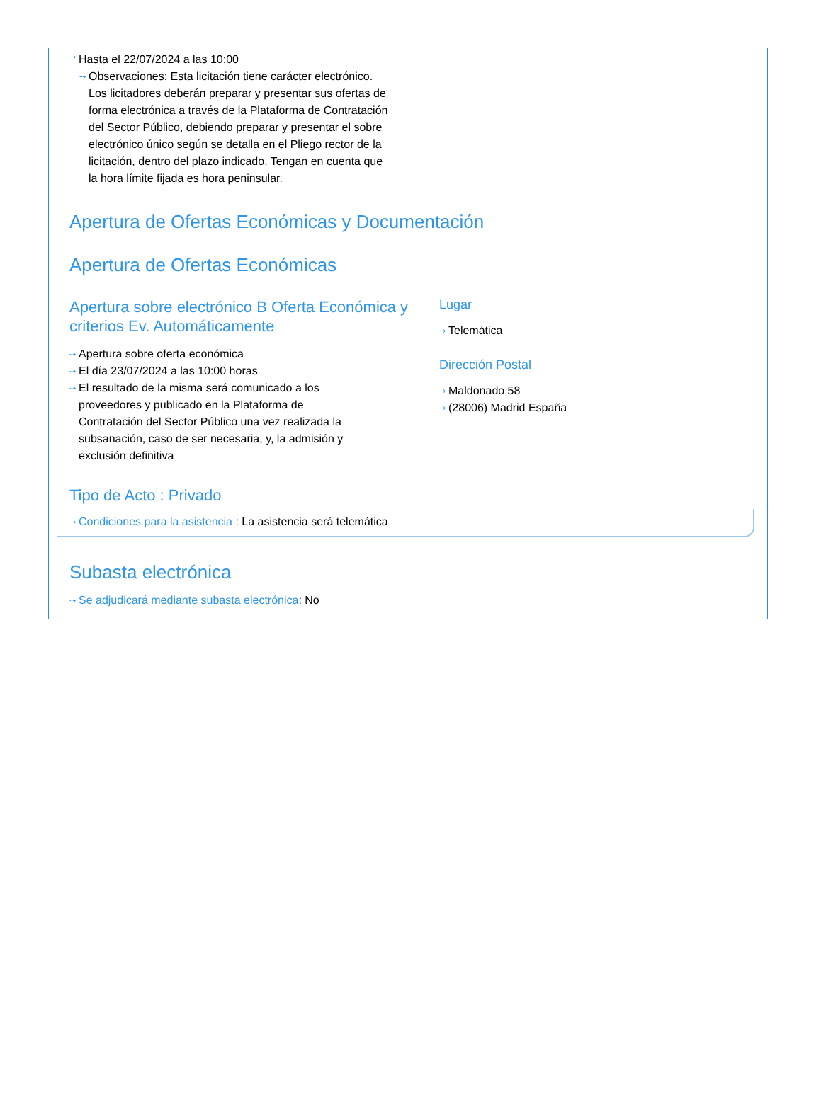⇢ Hasta el 22/07/2024 a las 10:00
⇢ Observaciones: Esta licitación tiene carácter electrónico. Los licitadores deberán preparar y presentar sus ofertas de forma electrónica a través de la Plataforma de Contratación del Sector Público, debiendo preparar y presentar el sobre electrónico único según se detalla en el Pliego rector de la licitación, dentro del plazo indicado. Tengan en cuenta que la hora límite fijada es hora peninsular.
Apertura de Ofertas Económicas y Documentación
Apertura de Ofertas Económicas
Apertura sobre electrónico B Oferta Económica y criterios Ev. Automáticamente
⇢ Apertura sobre oferta económica
⇢ El día 23/07/2024 a las 10:00 horas
⇢ El resultado de la misma será comunicado a los proveedores y publicado en la Plataforma de Contratación del Sector Público una vez realizada la subsanación, caso de ser necesaria, y, la admisión y exclusión definitiva
Lugar
⇢ Telemática
Dirección Postal
⇢ Maldonado 58
⇢ (28006) Madrid España
Tipo de Acto : Privado
⇢ Condiciones para la asistencia : La asistencia será telemática
Subasta electrónica
⇢ Se adjudicará mediante subasta electrónica: No